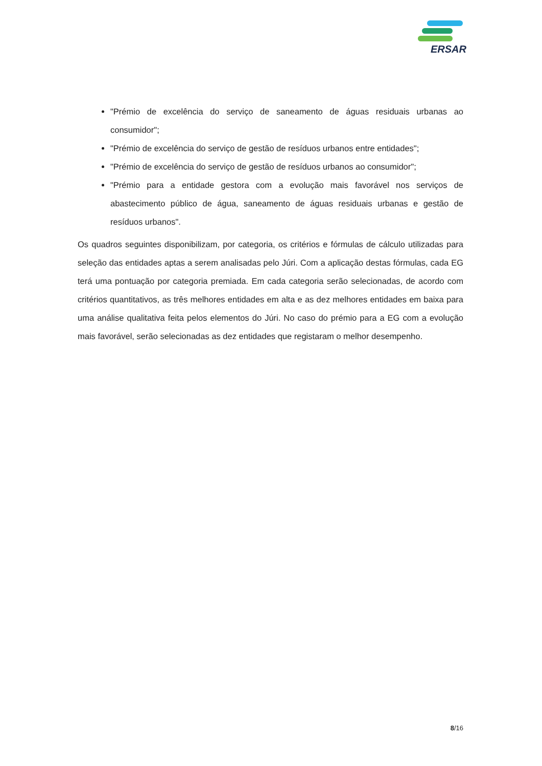ERSAR
"Prémio de excelência do serviço de saneamento de águas residuais urbanas ao consumidor";
"Prémio de excelência do serviço de gestão de resíduos urbanos entre entidades";
"Prémio de excelência do serviço de gestão de resíduos urbanos ao consumidor";
"Prémio para a entidade gestora com a evolução mais favorável nos serviços de abastecimento público de água, saneamento de águas residuais urbanas e gestão de resíduos urbanos".
Os quadros seguintes disponibilizam, por categoria, os critérios e fórmulas de cálculo utilizadas para seleção das entidades aptas a serem analisadas pelo Júri. Com a aplicação destas fórmulas, cada EG terá uma pontuação por categoria premiada. Em cada categoria serão selecionadas, de acordo com critérios quantitativos, as três melhores entidades em alta e as dez melhores entidades em baixa para uma análise qualitativa feita pelos elementos do Júri. No caso do prémio para a EG com a evolução mais favorável, serão selecionadas as dez entidades que registaram o melhor desempenho.
8/16